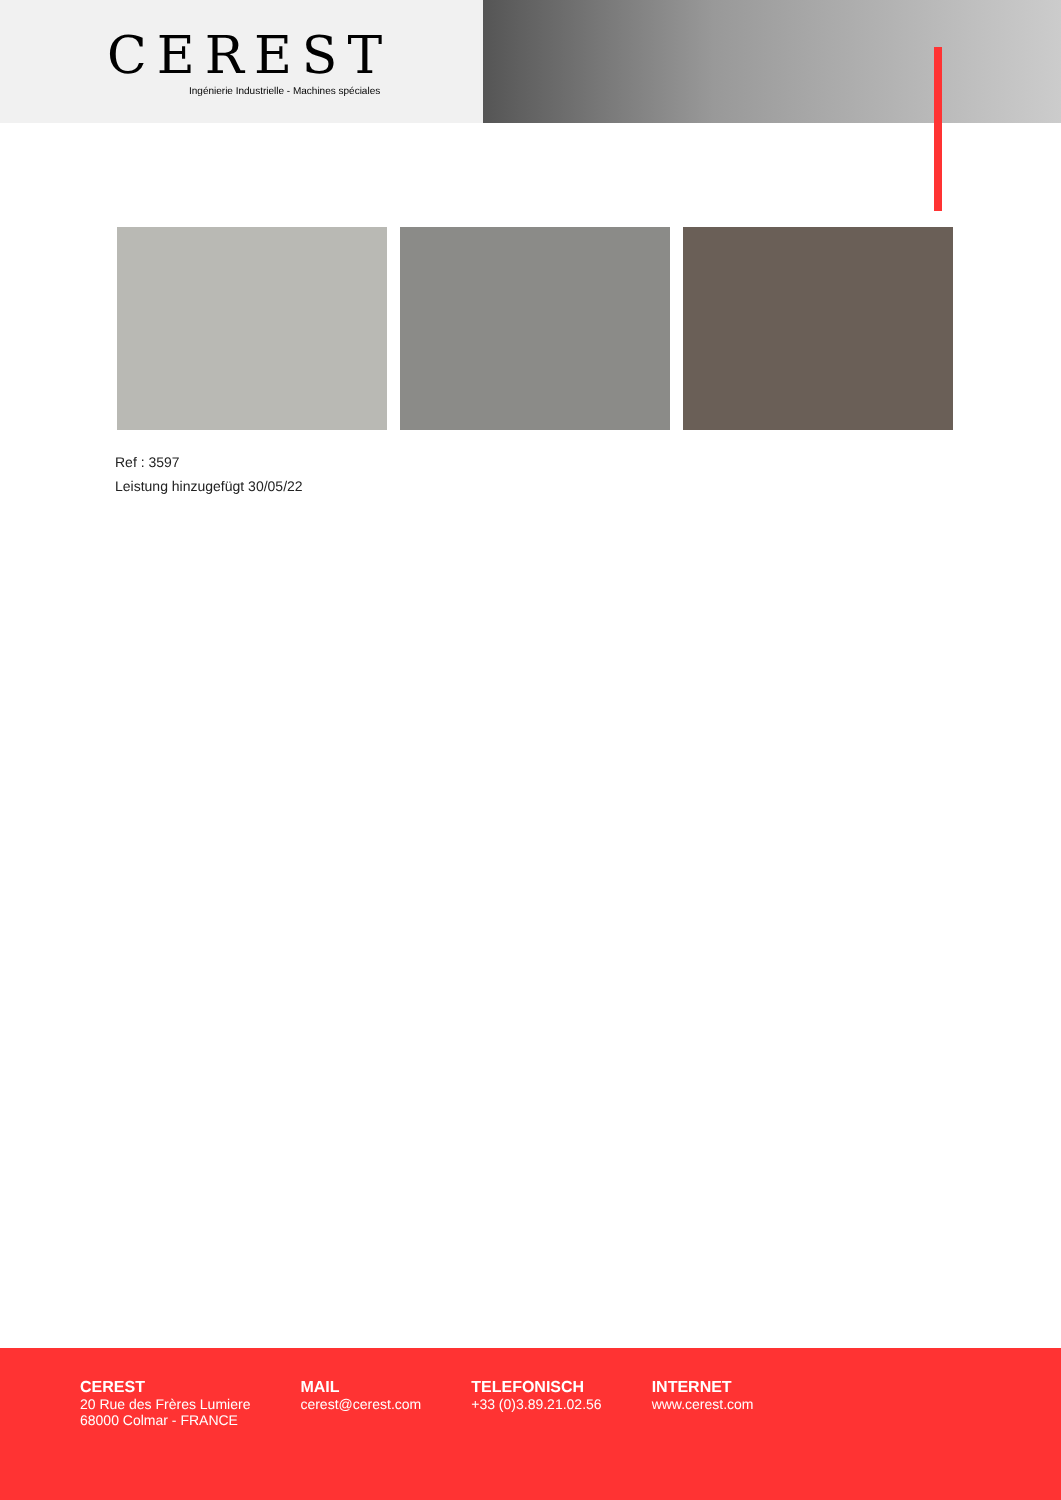CEREST
Ingénierie Industrielle - Machines spéciales
Ref : 3597
Leistung hinzugefügt 30/05/22
CEREST
20 Rue des Frères Lumiere
68000 Colmar - FRANCE
MAIL
cerest@cerest.com
TELEFONISCH
+33 (0)3.89.21.02.56
INTERNET
www.cerest.com